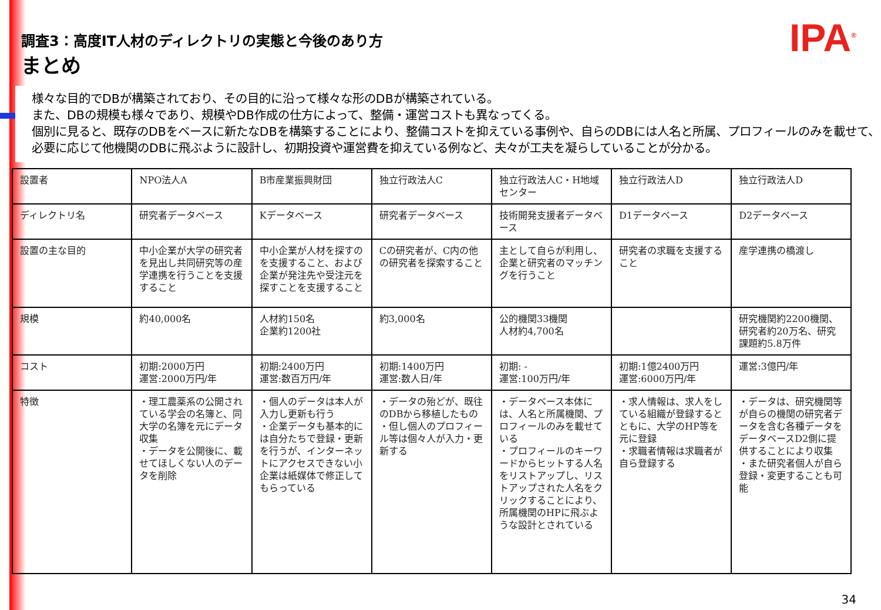IPA<sup>®</sup>
調査3：高度IT人材のディレクトリの実態と今後のあり方
まとめ
様々な目的でDBが構築されており、その目的に沿って様々な形のDBが構築されている。
また、DBの規模も様々であり、規模やDB作成の仕方によって、整備・運営コストも異なってくる。
個別に見ると、既存のDBをベースに新たなDBを構築することにより、整備コストを抑えている事例や、自らのDBには人名と所属、プロフィールのみを載せて、必要に応じて他機関のDBに飛ぶように設計し、初期投資や運営費を抑えている例など、夫々が工夫を凝らしていることが分かる。
| 設置者 | NPO法人A | B市産業振興財団 | 独立行政法人C | 独立行政法人C・H地域センター | 独立行政法人D | 独立行政法人D |
| ディレクトリ名 | 研究者データベース | Kデータベース | 研究者データベース | 技術開発支援者データベース | D1データベース | D2データベース |
| 設置の主な目的 | 中小企業が大学の研究者を見出し共同研究等の産学連携を行うことを支援すること | 中小企業が人材を探すのを支援すること、および企業が発注先や受注元を探すことを支援すること | Cの研究者が、C内の他の研究者を探索すること | 主として自らが利用し、企業と研究者のマッチングを行うこと | 研究者の求職を支援すること | 産学連携の橋渡し |
| 規模 | 約40,000名 | 人材約150名 企業約1200社 | 約3,000名 | 公的機関33機関 人材約4,700名 | | 研究機関約2200機関、研究者約20万名、研究課題約5.8万件 |
| コスト | 初期:2000万円 運営:2000万円/年 | 初期:2400万円 運営:数百万円/年 | 初期:1400万円 運営:数人日/年 | 初期: - 運営:100万円/年 | 初期:1億2400万円 運営:6000万円/年 | 運営:3億円/年 |
| 特徴 | ・理工農薬系の公開されている学会の名簿と、同大学の名簿を元にデータ収集 ・データを公開後に、載せてほしくない人のデータを削除 | ・個人のデータは本人が入力し更新も行う ・企業データも基本的には自分たちで登録・更新を行うが、インターネットにアクセスできない小企業は紙媒体で修正してもらっている | ・データの殆どが、既往のDBから移植したもの ・但し個人のプロフィール等は個々人が入力・更新する | ・データベース本体には、人名と所属機関、プロフィールのみを載せている ・プロフィールのキーワードからヒットする人名をリストアップし、リストアップされた人名をクリックすることにより、所属機関のHPに飛ぶような設計とされている | ・求人情報は、求人をしている組織が登録するとともに、大学のHP等を元に登録 ・求職者情報は求職者が自ら登録する | ・データは、研究機関等が自らの機関の研究者データを含む各種データをデータベースD2側に提供することにより収集 ・また研究者個人が自ら登録・変更することも可能 |
34